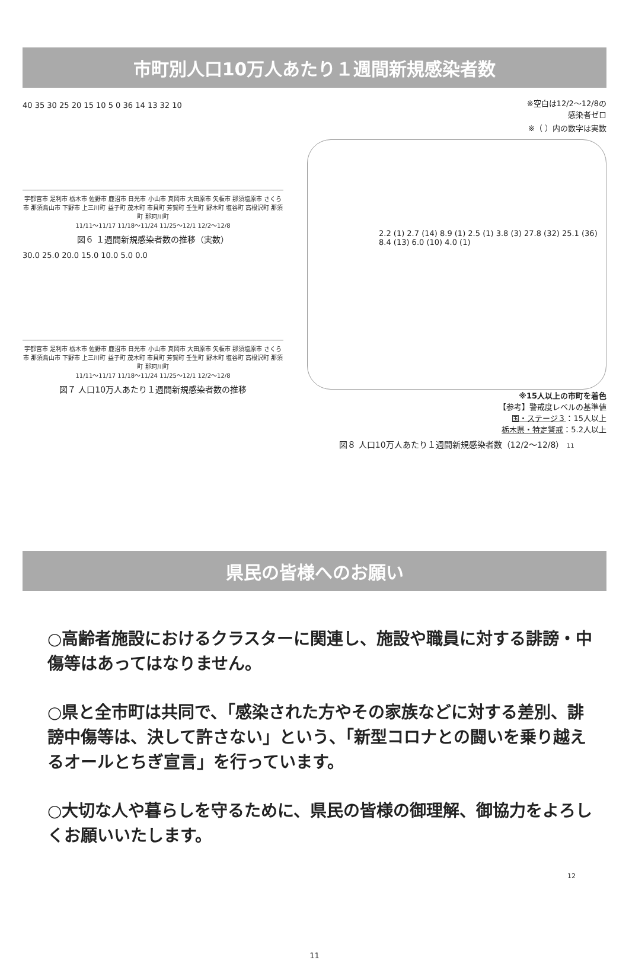市町別人口10万人あたり１週間新規感染者数
40 35 30 25 20 15 10 5 0 36 14 13 32 10
宇都宮市 足利市 栃木市 佐野市 鹿沼市 日光市 小山市 真岡市 大田原市 矢板市 那須塩原市 さくら市 那須烏山市 下野市 上三川町 益子町 茂木町 市貝町 芳賀町 壬生町 野木町 塩谷町 高根沢町 那須町 那珂川町
11/11～11/17 11/18～11/24 11/25～12/1 12/2～12/8
図６ １週間新規感染者数の推移（実数）
30.0 25.0 20.0 15.0 10.0 5.0 0.0
宇都宮市 足利市 栃木市 佐野市 鹿沼市 日光市 小山市 真岡市 大田原市 矢板市 那須塩原市 さくら市 那須烏山市 下野市 上三川町 益子町 茂木町 市貝町 芳賀町 壬生町 野木町 塩谷町 高根沢町 那須町 那珂川町
11/11～11/17 11/18～11/24 11/25～12/1 12/2～12/8
図７ 人口10万人あたり１週間新規感染者数の推移
※空白は12/2～12/8の
感染者ゼロ
※（ ）内の数字は実数
2.2 (1) 2.7 (14) 8.9 (1) 2.5 (1) 3.8 (3) 27.8 (32) 25.1 (36) 8.4 (13) 6.0 (10) 4.0 (1)
※15人以上の市町を着色
【参考】警戒度レベルの基準値
国・ステージ３：15人以上
栃木県・特定警戒：5.2人以上
図８ 人口10万人あたり１週間新規感染者数（12/2～12/8） 11
県民の皆様へのお願い
○高齢者施設におけるクラスターに関連し、施設や職員に対する誹謗・中傷等はあってはなりません。
○県と全市町は共同で、「感染された方やその家族などに対する差別、誹謗中傷等は、決して許さない」という、「新型コロナとの闘いを乗り越えるオールとちぎ宣言」を行っています。
○大切な人や暮らしを守るために、県民の皆様の御理解、御協力をよろしくお願いいたします。
12
11